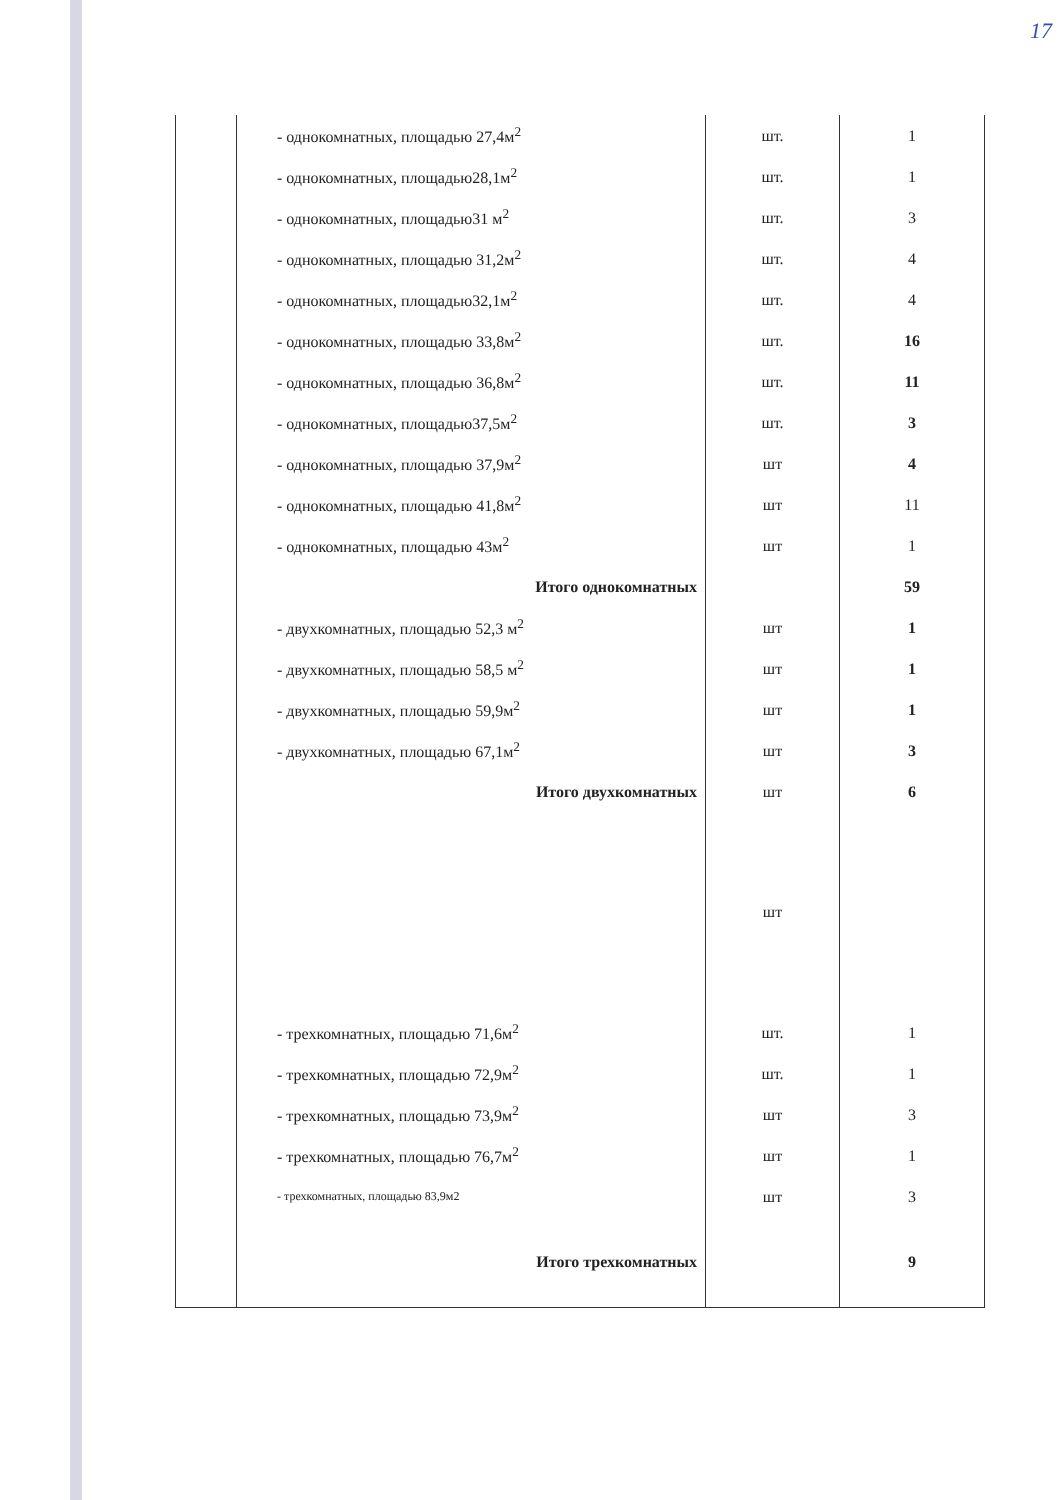17
| | - однокомнатных, площадью 27,4м<sup>2</sup> | шт. | 1 |
| | - однокомнатных, площадью28,1м<sup>2</sup> | шт. | 1 |
| | - однокомнатных, площадью31 м<sup>2</sup> | шт. | 3 |
| | - однокомнатных, площадью 31,2м<sup>2</sup> | шт. | 4 |
| | - однокомнатных, площадью32,1м<sup>2</sup> | шт. | 4 |
| | - однокомнатных, площадью 33,8м<sup>2</sup> | шт. | 16 |
| | - однокомнатных, площадью 36,8м<sup>2</sup> | шт. | 11 |
| | - однокомнатных, площадью37,5м<sup>2</sup> | шт. | 3 |
| | - однокомнатных, площадью 37,9м<sup>2</sup> | шт | 4 |
| | - однокомнатных, площадью 41,8м<sup>2</sup> | шт | 11 |
| | - однокомнатных, площадью 43м<sup>2</sup> | шт | 1 |
| | Итого однокомнатных | | 59 |
| | - двухкомнатных, площадью 52,3 м<sup>2</sup> | шт | 1 |
| | - двухкомнатных, площадью 58,5 м<sup>2</sup> | шт | 1 |
| | - двухкомнатных, площадью 59,9м<sup>2</sup> | шт | 1 |
| | - двухкомнатных, площадью 67,1м<sup>2</sup> | шт | 3 |
| | Итого двухкомнатных | шт | 6 |
| | | шт | |
| | - трехкомнатных, площадью 71,6м<sup>2</sup> | шт. | 1 |
| | - трехкомнатных, площадью 72,9м<sup>2</sup> | шт. | 1 |
| | - трехкомнатных, площадью 73,9м<sup>2</sup> | шт | 3 |
| | - трехкомнатных, площадью 76,7м<sup>2</sup> | шт | 1 |
| | - трехкомнатных, площадью 83,9м2 | шт | 3 |
| | Итого трехкомнатных | | 9 |